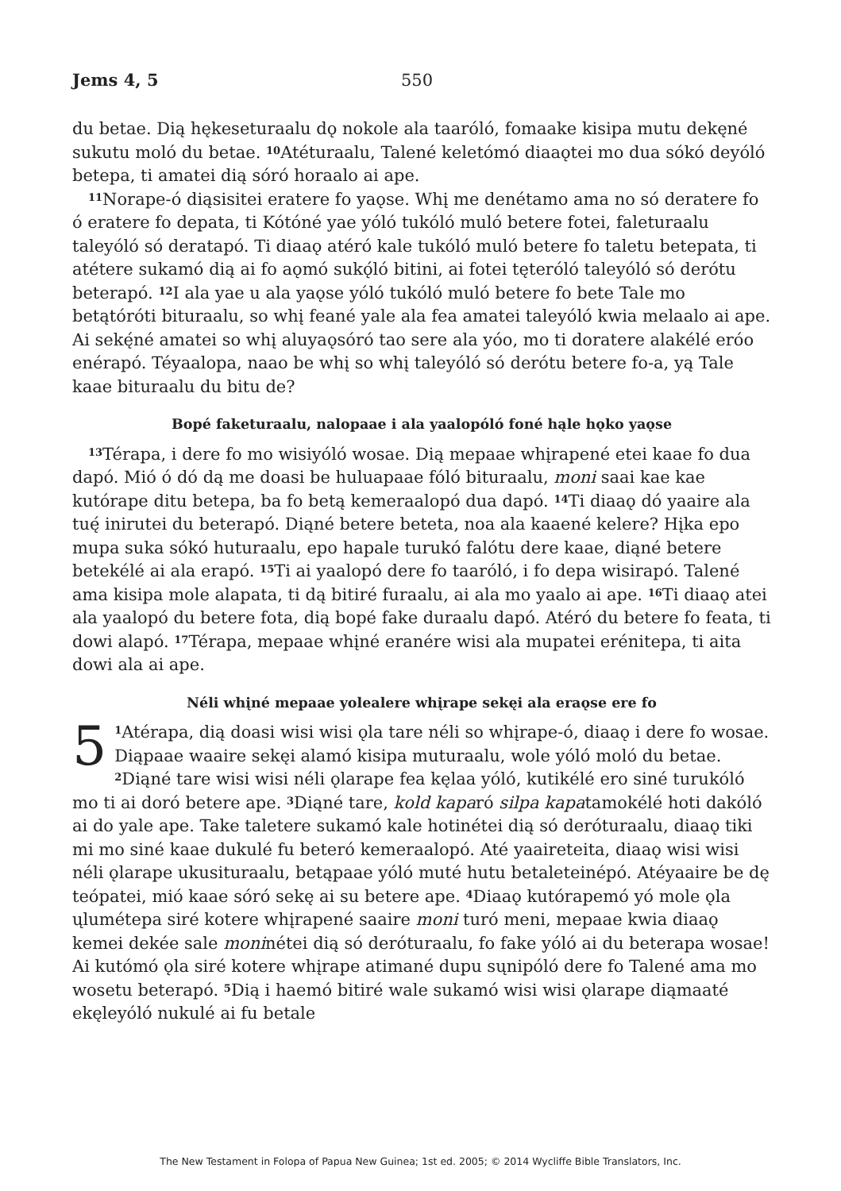Jems 4, 5 550
du betae. Dią hękeseturaalu dǫ nokole ala taaróló, fomaake kisipa mutu dekęné sukutu moló du betae. <sup>10</sup>Atéturaalu, Talené keletómó diaaǫtei mo dua sókó deyóló betepa, ti amatei dią sóró horaalo ai ape.
<sup>11</sup> Norape-ó diąsisitei eratere fo yaǫse. Whį me denétamo ama no só deratere fo ó eratere fo depata, ti Kótóné yae yóló tukóló muló betere fotei, faleturaalu taleyóló só deratapó. Ti diaaǫ atéró kale tukóló muló betere fo taletu betepata, ti atétere sukamó dią ai fo aǫmó sukǫ́ló bitini, ai fotei tęteróló taleyóló só derótu beterapó. <sup>12</sup>I ala yae u ala yaǫse yóló tukóló muló betere fo bete Tale mo betątóróti bituraalu, so whį feané yale ala fea amatei taleyóló kwia melaalo ai ape. Ai sekę́né amatei so whį aluyaǫsóró tao sere ala yóo, mo ti doratere alakélé eróo enérapó. Téyaalopa, naao be whį so whį taleyóló só derótu betere fo-a, yą Tale kaae bituraalu du bitu de?
Bopé faketuraalu, nalopaae i ala yaalopóló foné hąle hǫko yaǫse
<sup>13</sup> Térapa, i dere fo mo wisiyóló wosae. Dią mepaae whįrapené etei kaae fo dua dapó. Mió ó dó dą me doasi be huluapaae fóló bituraalu, moni saai kae kae kutórape ditu betepa, ba fo betą kemeraalopó dua dapó. <sup>14</sup>Ti diaaǫ dó yaaire ala tuę́ inirutei du beterapó. Diąné betere beteta, noa ala kaaené kelere? Hįka epo mupa suka sókó huturaalu, epo hapale turukó falótu dere kaae, diąné betere betekélé ai ala erapó. <sup>15</sup>Ti ai yaalopó dere fo taaróló, i fo depa wisirapó. Talené ama kisipa mole alapata, ti dą bitiré furaalu, ai ala mo yaalo ai ape. <sup>16</sup>Ti diaaǫ atei ala yaalopó du betere fota, dią bopé fake duraalu dapó. Atéró du betere fo feata, ti dowi alapó. <sup>17</sup>Térapa, mepaae whįné eranére wisi ala mupatei erénitepa, ti aita dowi ala ai ape.
Néli whįné mepaae yolealere whįrape sekęi ala eraǫse ere fo
5<sup>1</sup>Atérapa, dią doasi wisi wisi ǫla tare néli so whįrape-ó, diaaǫ i dere fo wosae. Diąpaae waaire sekęi alamó kisipa muturaalu, wole yóló moló du betae. <sup>2</sup>Diąné tare wisi wisi néli ǫlarape fea kęlaa yóló, kutikélé ero siné turukóló mo ti ai doró betere ape. <sup>3</sup>Diąné tare, kold kaparó silpa kapatamokélé hoti dakóló ai do yale ape. Take taletere sukamó kale hotinétei dią só deróturaalu, diaaǫ tiki mi mo siné kaae dukulé fu beteró kemeraalopó. Até yaaireteita, diaaǫ wisi wisi néli ǫlarape ukusituraalu, betąpaae yóló muté hutu betaleteinépó. Atéyaaire be dę teópatei, mió kaae sóró sekę ai su betere ape. <sup>4</sup>Diaaǫ kutórapemó yó mole ǫla ųlumétepa siré kotere whįrapené saaire moni turó meni, mepaae kwia diaaǫ kemei dekée sale moninétei dią só deróturaalu, fo fake yóló ai du beterapa wosae! Ai kutómó ǫla siré kotere whįrape atimané dupu sųnipóló dere fo Talené ama mo wosetu beterapó. <sup>5</sup>Dią i haemó bitiré wale sukamó wisi wisi ǫlarape diąmaaté ekęleyóló nukulé ai fu betale
The New Testament in Folopa of Papua New Guinea; 1st ed. 2005; © 2014 Wycliffe Bible Translators, Inc.